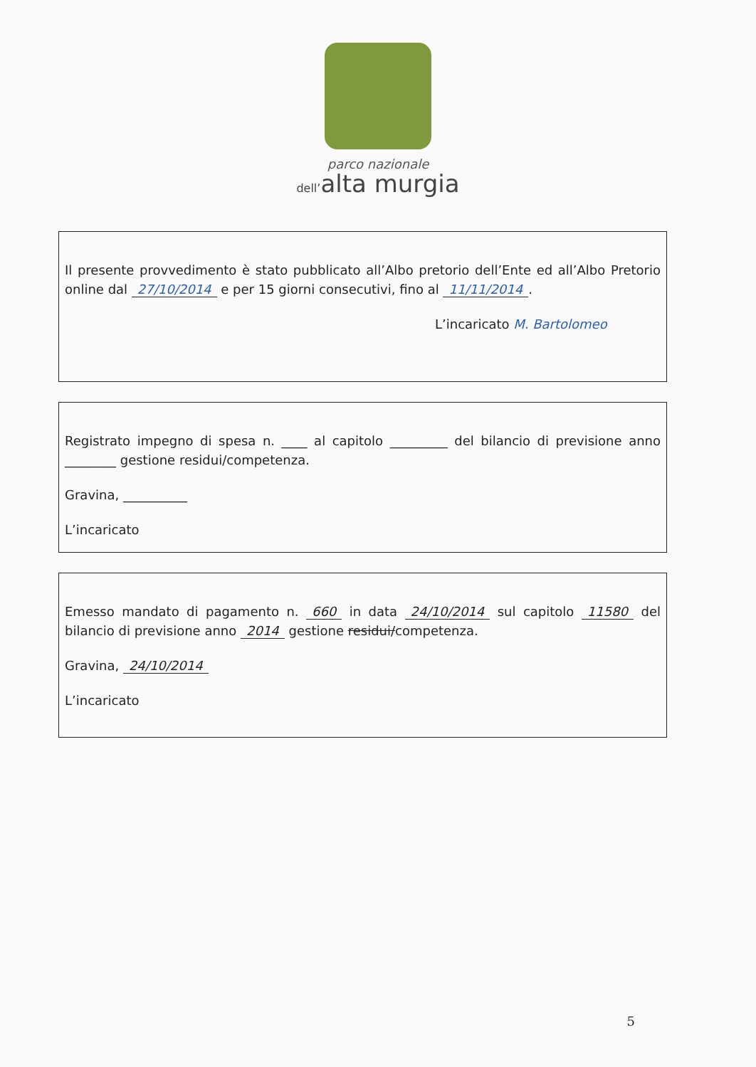parco nazionale
dell’alta murgia
Il presente provvedimento è stato pubblicato all’Albo pretorio dell’Ente ed all’Albo Pretorio online dal 27/10/2014 e per 15 giorni consecutivi, fino al 11/11/2014.
L’incaricato M. Bartolomeo
Registrato impegno di spesa n. ____ al capitolo _________ del bilancio di previsione anno ________ gestione residui/competenza.
Gravina, __________
L’incaricato
Emesso mandato di pagamento n. 660 in data 24/10/2014 sul capitolo 11580 del bilancio di previsione anno 2014 gestione residui/competenza.
Gravina, 24/10/2014
L’incaricato
5